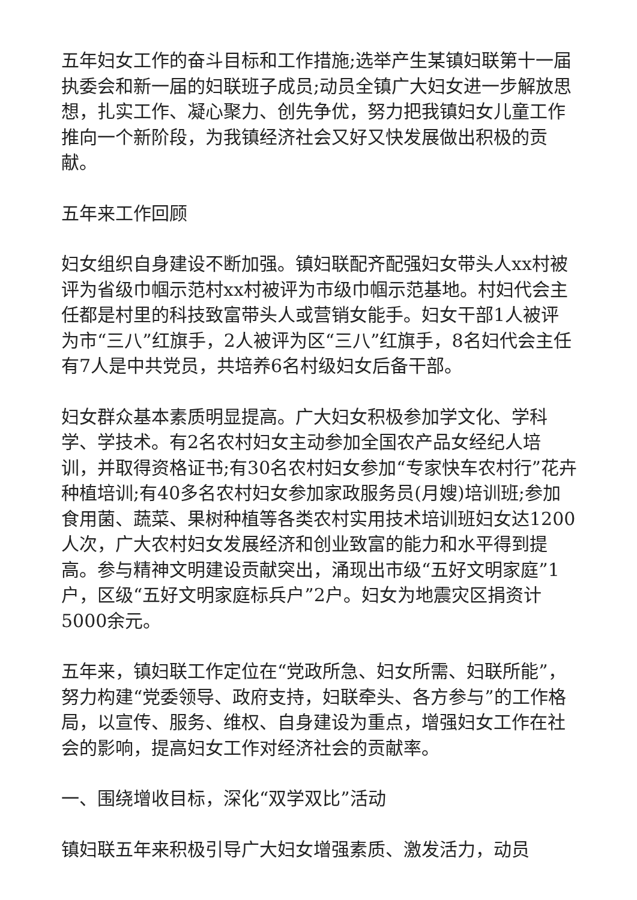五年妇女工作的奋斗目标和工作措施;选举产生某镇妇联第十一届执委会和新一届的妇联班子成员;动员全镇广大妇女进一步解放思想，扎实工作、凝心聚力、创先争优，努力把我镇妇女儿童工作推向一个新阶段，为我镇经济社会又好又快发展做出积极的贡献。
五年来工作回顾
妇女组织自身建设不断加强。镇妇联配齐配强妇女带头人xx村被评为省级巾帼示范村xx村被评为市级巾帼示范基地。村妇代会主任都是村里的科技致富带头人或营销女能手。妇女干部1人被评为市“三八”红旗手，2人被评为区“三八”红旗手，8名妇代会主任有7人是中共党员，共培养6名村级妇女后备干部。
妇女群众基本素质明显提高。广大妇女积极参加学文化、学科学、学技术。有2名农村妇女主动参加全国农产品女经纪人培训，并取得资格证书;有30名农村妇女参加“专家快车农村行”花卉种植培训;有40多名农村妇女参加家政服务员(月嫂)培训班;参加食用菌、蔬菜、果树种植等各类农村实用技术培训班妇女达1200人次，广大农村妇女发展经济和创业致富的能力和水平得到提高。参与精神文明建设贡献突出，涌现出市级“五好文明家庭”1户，区级“五好文明家庭标兵户”2户。妇女为地震灾区捐资计5000余元。
五年来，镇妇联工作定位在“党政所急、妇女所需、妇联所能”，努力构建“党委领导、政府支持，妇联牵头、各方参与”的工作格局，以宣传、服务、维权、自身建设为重点，增强妇女工作在社会的影响，提高妇女工作对经济社会的贡献率。
一、围绕增收目标，深化“双学双比”活动
镇妇联五年来积极引导广大妇女增强素质、激发活力，动员